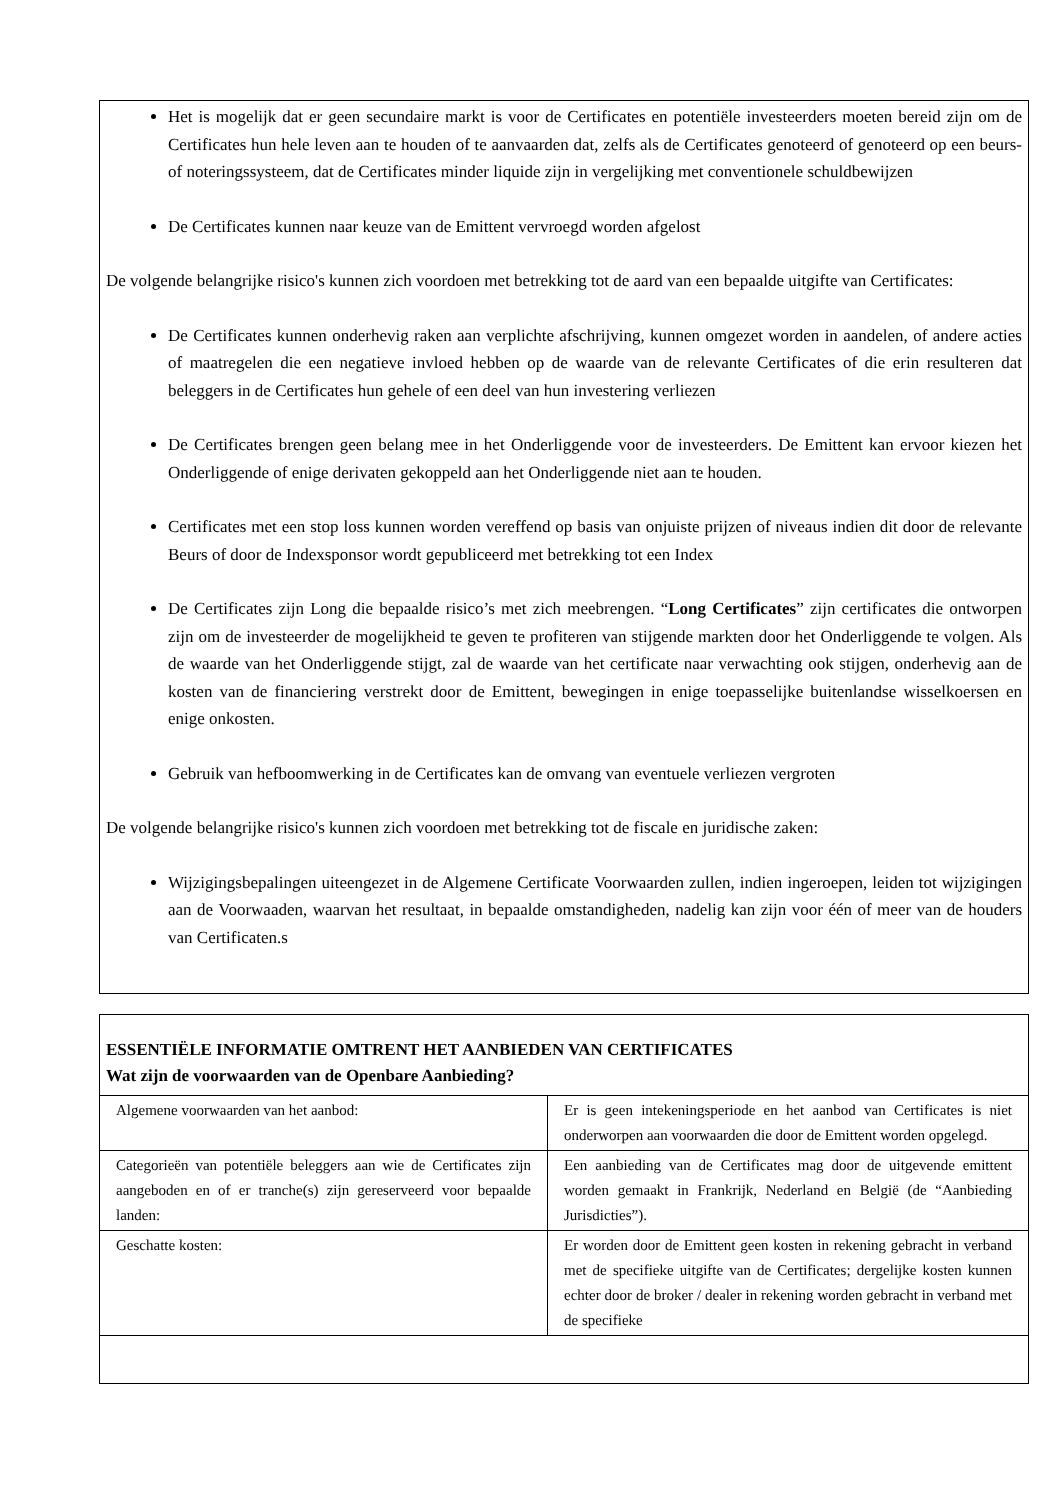Het is mogelijk dat er geen secundaire markt is voor de Certificates en potentiële investeerders moeten bereid zijn om de Certificates hun hele leven aan te houden of te aanvaarden dat, zelfs als de Certificates genoteerd of genoteerd op een beurs- of noteringssysteem, dat de Certificates minder liquide zijn in vergelijking met conventionele schuldbewijzen
De Certificates kunnen naar keuze van de Emittent vervroegd worden afgelost
De volgende belangrijke risico's kunnen zich voordoen met betrekking tot de aard van een bepaalde uitgifte van Certificates:
De Certificates kunnen onderhevig raken aan verplichte afschrijving, kunnen omgezet worden in aandelen, of andere acties of maatregelen die een negatieve invloed hebben op de waarde van de relevante Certificates of die erin resulteren dat beleggers in de Certificates hun gehele of een deel van hun investering verliezen
De Certificates brengen geen belang mee in het Onderliggende voor de investeerders. De Emittent kan ervoor kiezen het Onderliggende of enige derivaten gekoppeld aan het Onderliggende niet aan te houden.
Certificates met een stop loss kunnen worden vereffend op basis van onjuiste prijzen of niveaus indien dit door de relevante Beurs of door de Indexsponsor wordt gepubliceerd met betrekking tot een Index
De Certificates zijn Long die bepaalde risico’s met zich meebrengen. “Long Certificates” zijn certificates die ontworpen zijn om de investeerder de mogelijkheid te geven te profiteren van stijgende markten door het Onderliggende te volgen. Als de waarde van het Onderliggende stijgt, zal de waarde van het certificate naar verwachting ook stijgen, onderhevig aan de kosten van de financiering verstrekt door de Emittent, bewegingen in enige toepasselijke buitenlandse wisselkoersen en enige onkosten.
Gebruik van hefboomwerking in de Certificates kan de omvang van eventuele verliezen vergroten
De volgende belangrijke risico's kunnen zich voordoen met betrekking tot de fiscale en juridische zaken:
Wijzigingsbepalingen uiteengezet in de Algemene Certificate Voorwaarden zullen, indien ingeroepen, leiden tot wijzigingen aan de Voorwaaden, waarvan het resultaat, in bepaalde omstandigheden, nadelig kan zijn voor één of meer van de houders van Certificaten.s
ESSENTIËLE INFORMATIE OMTRENT HET AANBIEDEN VAN CERTIFICATES
Wat zijn de voorwaarden van de Openbare Aanbieding?
| Algemene voorwaarden van het aanbod: | Er is geen intekeningsperiode en het aanbod van Certificates is niet onderworpen aan voorwaarden die door de Emittent worden opgelegd. |
| Categorieën van potentiële beleggers aan wie de Certificates zijn aangeboden en of er tranche(s) zijn gereserveerd voor bepaalde landen: | Een aanbieding van de Certificates mag door de uitgevende emittent worden gemaakt in Frankrijk, Nederland en België (de “Aanbieding Jurisdicties”). |
| Geschatte kosten: | Er worden door de Emittent geen kosten in rekening gebracht in verband met de specifieke uitgifte van de Certificates; dergelijke kosten kunnen echter door de broker / dealer in rekening worden gebracht in verband met de specifieke |